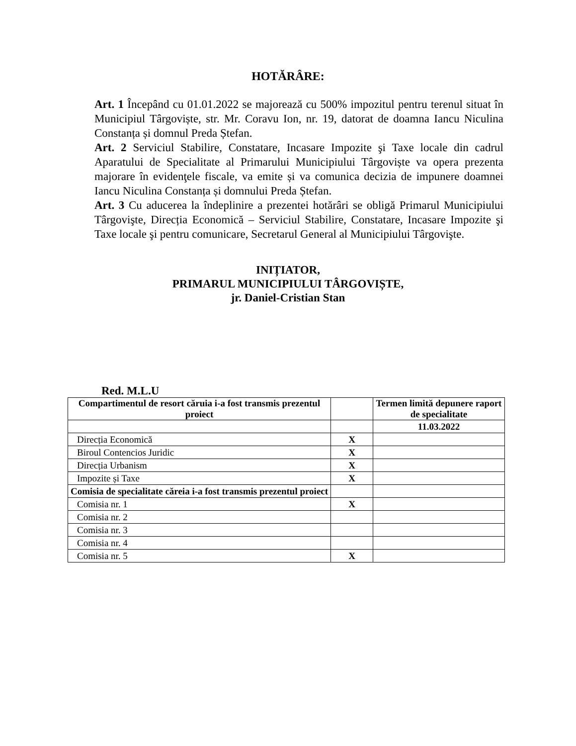HOTĂRÂRE:
Art. 1 Începând cu 01.01.2022 se majorează cu 500% impozitul pentru terenul situat în Municipiul Târgoviște, str. Mr. Coravu Ion, nr. 19, datorat de doamna Iancu Niculina Constanța și domnul Preda Ștefan.
Art. 2 Serviciul Stabilire, Constatare, Incasare Impozite şi Taxe locale din cadrul Aparatului de Specialitate al Primarului Municipiului Târgoviște va opera prezenta majorare în evidenţele fiscale, va emite și va comunica decizia de impunere doamnei Iancu Niculina Constanța și domnului Preda Ștefan.
Art. 3 Cu aducerea la îndeplinire a prezentei hotărâri se obligă Primarul Municipiului Târgovişte, Direcția Economică – Serviciul Stabilire, Constatare, Incasare Impozite şi Taxe locale şi pentru comunicare, Secretarul General al Municipiului Târgovişte.
INIȚIATOR,
PRIMARUL MUNICIPIULUI TÂRGOVIȘTE,
jr. Daniel-Cristian Stan
Red. M.L.U
| Compartimentul de resort căruia i-a fost transmis prezentul proiect | | Termen limită depunere raport de specialitate |
| --- | --- | --- |
| | | 11.03.2022 |
| Direcția Economică | X | |
| Biroul Contencios Juridic | X | |
| Direcția Urbanism | X | |
| Impozite și Taxe | X | |
| Comisia de specialitate căreia i-a fost transmis prezentul proiect | | |
| Comisia nr. 1 | X | |
| Comisia nr. 2 | | |
| Comisia nr. 3 | | |
| Comisia nr. 4 | | |
| Comisia nr. 5 | X | |